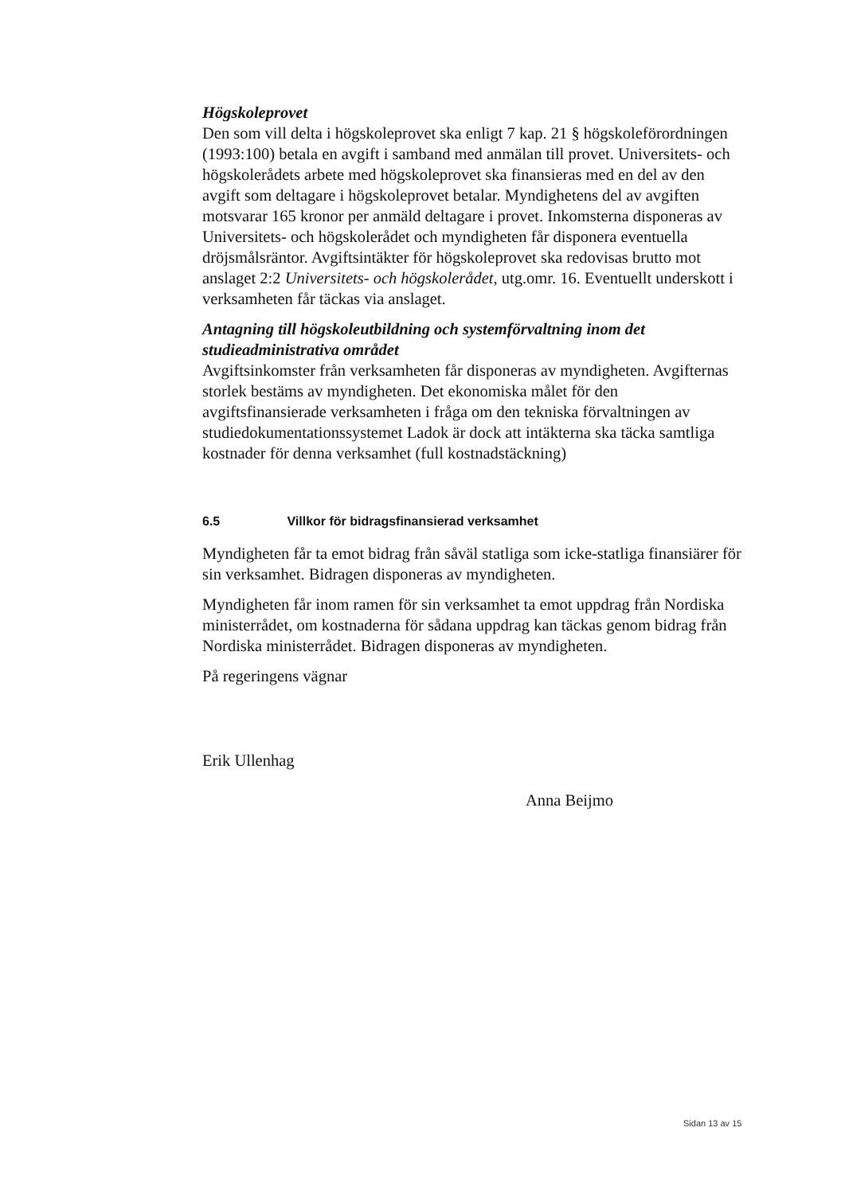Högskoleprovet
Den som vill delta i högskoleprovet ska enligt 7 kap. 21 § högskoleförordningen (1993:100) betala en avgift i samband med anmälan till provet. Universitets- och högskolerådets arbete med högskoleprovet ska finansieras med en del av den avgift som deltagare i högskoleprovet betalar. Myndighetens del av avgiften motsvarar 165 kronor per anmäld deltagare i provet. Inkomsterna disponeras av Universitets- och högskolerådet och myndigheten får disponera eventuella dröjsmålsräntor. Avgiftsintäkter för högskoleprovet ska redovisas brutto mot anslaget 2:2 Universitets- och högskolerådet, utg.omr. 16. Eventuellt underskott i verksamheten får täckas via anslaget.
Antagning till högskoleutbildning och systemförvaltning inom det studieadministrativa området
Avgiftsinkomster från verksamheten får disponeras av myndigheten. Avgifternas storlek bestäms av myndigheten. Det ekonomiska målet för den avgiftsfinansierade verksamheten i fråga om den tekniska förvaltningen av studiedokumentationssystemet Ladok är dock att intäkterna ska täcka samtliga kostnader för denna verksamhet (full kostnadstäckning)
6.5 Villkor för bidragsfinansierad verksamhet
Myndigheten får ta emot bidrag från såväl statliga som icke-statliga finansiärer för sin verksamhet. Bidragen disponeras av myndigheten.
Myndigheten får inom ramen för sin verksamhet ta emot uppdrag från Nordiska ministerrådet, om kostnaderna för sådana uppdrag kan täckas genom bidrag från Nordiska ministerrådet. Bidragen disponeras av myndigheten.
På regeringens vägnar
Erik Ullenhag
Anna Beijmo
Sidan 13 av 15